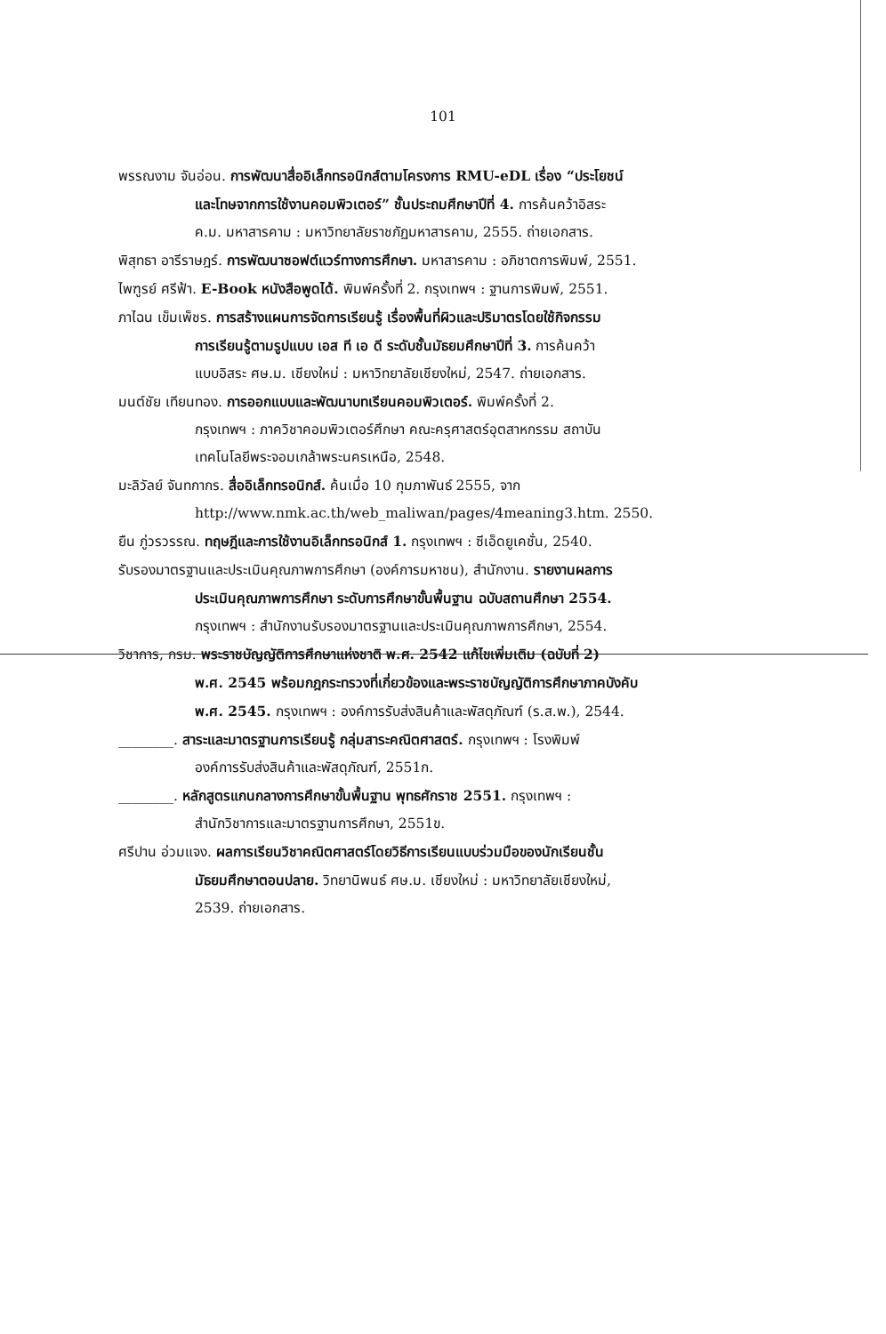101
พรรณงาม จันอ่อน. การพัฒนาสื่ออิเล็กทรอนิกส์ตามโครงการ RMU-eDL เรื่อง “ประโยชน์
และโทษจากการใช้งานคอมพิวเตอร์” ชั้นประถมศึกษาปีที่ 4. การค้นคว้าอิสระ
ค.ม. มหาสารคาม : มหาวิทยาลัยราชภัฏมหาสารคาม, 2555. ถ่ายเอกสาร.
พิสุทธา อารีราษฎร์. การพัฒนาซอฟต์แวร์ทางการศึกษา. มหาสารคาม : อภิชาตการพิมพ์, 2551.
ไพฑูรย์ ศรีฟ้า. E-Book หนังสือพูดได้. พิมพ์ครั้งที่ 2. กรุงเทพฯ : ฐานการพิมพ์, 2551.
ภาไฉน เข็มเพ็ชร. การสร้างแผนการจัดการเรียนรู้ เรื่องพื้นที่ผิวและปริมาตรโดยใช้กิจกรรม
การเรียนรู้ตามรูปแบบ เอส ที เอ ดี ระดับชั้นมัธยมศึกษาปีที่ 3. การค้นคว้า
แบบอิสระ ศษ.ม. เชียงใหม่ : มหาวิทยาลัยเชียงใหม่, 2547. ถ่ายเอกสาร.
มนต์ชัย เทียนทอง. การออกแบบและพัฒนาบทเรียนคอมพิวเตอร์. พิมพ์ครั้งที่ 2.
กรุงเทพฯ : ภาควิชาคอมพิวเตอร์ศึกษา คณะครุศาสตร์อุตสาหกรรม สถาบัน
เทคโนโลยีพระจอมเกล้าพระนครเหนือ, 2548.
มะลิวัลย์ จันทกากร. สื่ออิเล็กทรอนิกส์. ค้นเมื่อ 10 กุมภาพันธ์ 2555, จาก
http://www.nmk.ac.th/web_maliwan/pages/4meaning3.htm. 2550.
ยืน ภู่วรวรรณ. ทฤษฎีและการใช้งานอิเล็กทรอนิกส์ 1. กรุงเทพฯ : ซีเอ็ดยูเคชั่น, 2540.
รับรองมาตรฐานและประเมินคุณภาพการศึกษา (องค์การมหาชน), สำนักงาน. รายงานผลการ
ประเมินคุณภาพการศึกษา ระดับการศึกษาขั้นพื้นฐาน ฉบับสถานศึกษา 2554.
กรุงเทพฯ : สำนักงานรับรองมาตรฐานและประเมินคุณภาพการศึกษา, 2554.
วิชาการ, กรม. พระราชบัญญัติการศึกษาแห่งชาติ พ.ศ. 2542 แก้ไขเพิ่มเติม (ฉบับที่ 2)
พ.ศ. 2545 พร้อมกฎกระทรวงที่เกี่ยวข้องและพระราชบัญญัติการศึกษาภาคบังคับ
พ.ศ. 2545. กรุงเทพฯ : องค์การรับส่งสินค้าและพัสดุภัณฑ์ (ร.ส.พ.), 2544.
________. สาระและมาตรฐานการเรียนรู้ กลุ่มสาระคณิตศาสตร์. กรุงเทพฯ : โรงพิมพ์
องค์การรับส่งสินค้าและพัสดุภัณฑ์, 2551ก.
________. หลักสูตรแกนกลางการศึกษาขั้นพื้นฐาน พุทธศักราช 2551. กรุงเทพฯ :
สำนักวิชาการและมาตรฐานการศึกษา, 2551ข.
ศรีปาน อ่วมแจง. ผลการเรียนวิชาคณิตศาสตร์โดยวิธีการเรียนแบบร่วมมือของนักเรียนชั้น
มัธยมศึกษาตอนปลาย. วิทยานิพนธ์ ศษ.ม. เชียงใหม่ : มหาวิทยาลัยเชียงใหม่,
2539. ถ่ายเอกสาร.